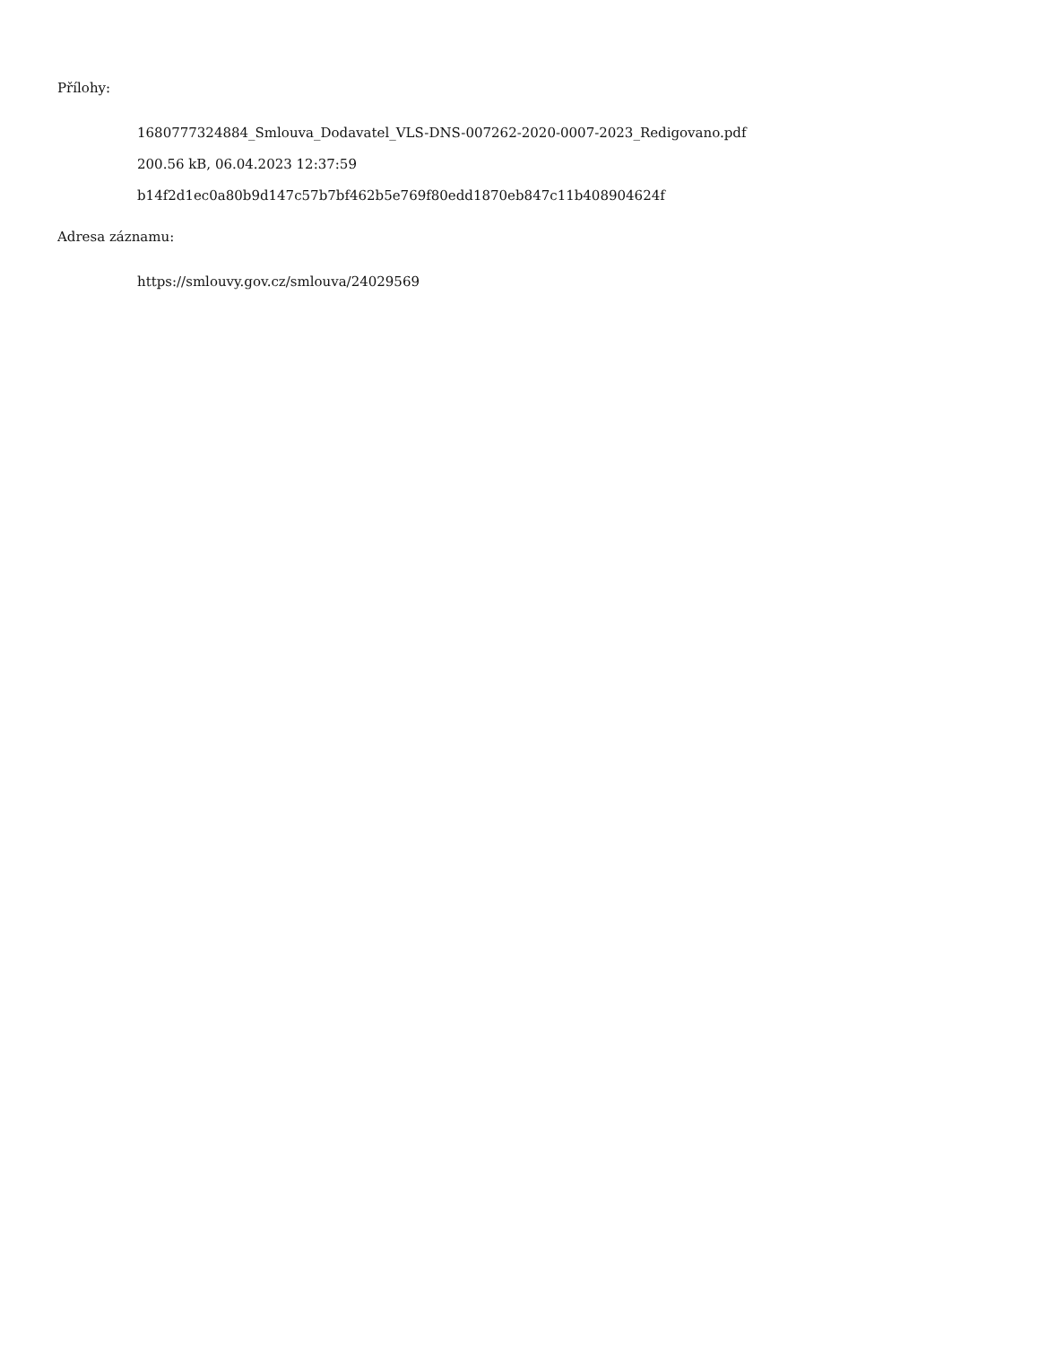Přílohy:
1680777324884_Smlouva_Dodavatel_VLS-DNS-007262-2020-0007-2023_Redigovano.pdf
200.56 kB, 06.04.2023 12:37:59
b14f2d1ec0a80b9d147c57b7bf462b5e769f80edd1870eb847c11b408904624f
Adresa záznamu:
https://smlouvy.gov.cz/smlouva/24029569